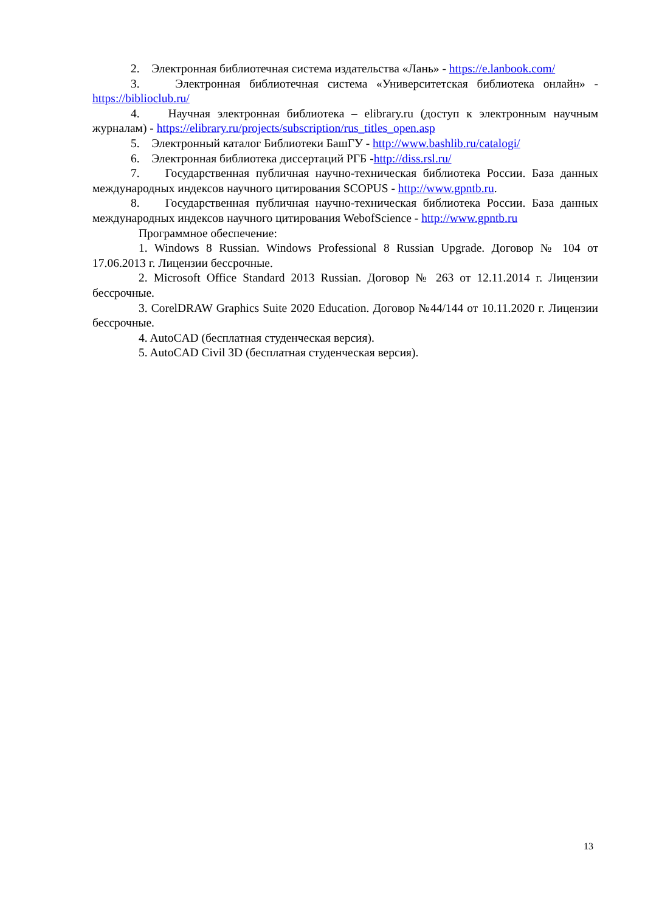2. Электронная библиотечная система издательства «Лань» - https://e.lanbook.com/
3. Электронная библиотечная система «Университетская библиотека онлайн» - https://biblioclub.ru/
4. Научная электронная библиотека – elibrary.ru (доступ к электронным научным журналам) - https://elibrary.ru/projects/subscription/rus_titles_open.asp
5. Электронный каталог Библиотеки БашГУ - http://www.bashlib.ru/catalogi/
6. Электронная библиотека диссертаций РГБ -http://diss.rsl.ru/
7. Государственная публичная научно-техническая библиотека России. База данных международных индексов научного цитирования SCOPUS - http://www.gpntb.ru.
8. Государственная публичная научно-техническая библиотека России. База данных международных индексов научного цитирования WebofScience - http://www.gpntb.ru
Программное обеспечение:
1. Windows 8 Russian. Windows Professional 8 Russian Upgrade. Договор № 104 от 17.06.2013 г. Лицензии бессрочные.
2. Microsoft Office Standard 2013 Russian. Договор № 263 от 12.11.2014 г. Лицензии бессрочные.
3. CorelDRAW Graphics Suite 2020 Education. Договор №44/144 от 10.11.2020 г. Лицензии бессрочные.
4. AutoCAD (бесплатная студенческая версия).
5. AutoCAD Civil 3D (бесплатная студенческая версия).
13